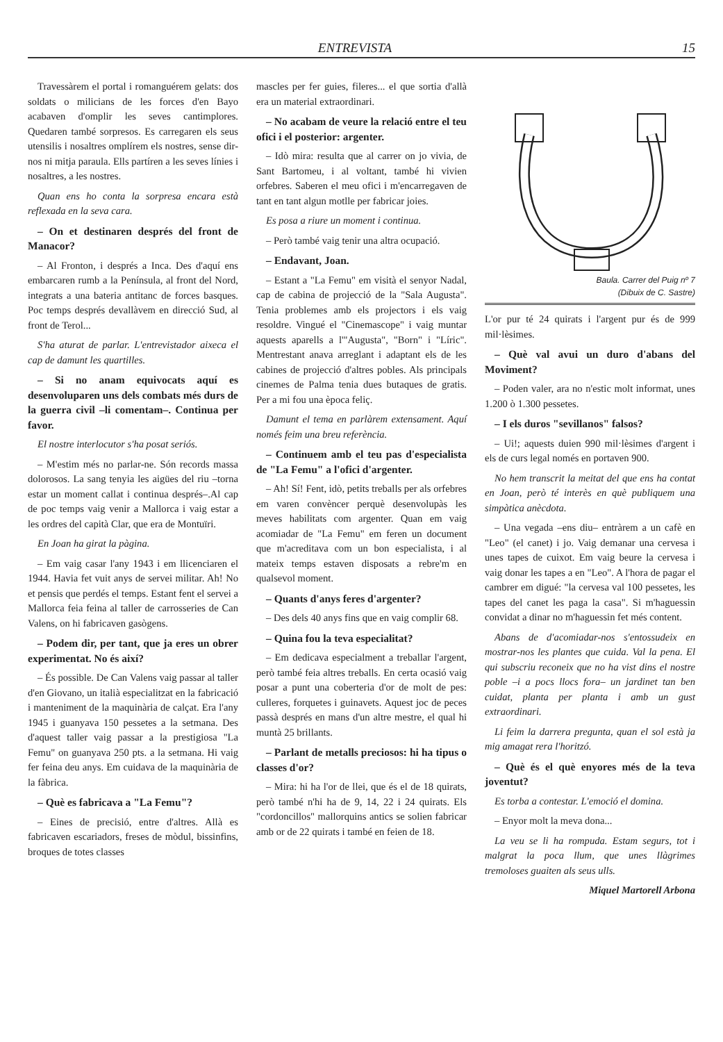ENTREVISTA 15
Travessàrem el portal i romanguérem gelats: dos soldats o milicians de les forces d'en Bayo acabaven d'omplir les seves cantimplores. Quedaren també sorpresos. Es carregaren els seus utensilis i nosaltres omplírem els nostres, sense dir-nos ni mitja paraula. Ells partíren a les seves línies i nosaltres, a les nostres.
Quan ens ho conta la sorpresa encara està reflexada en la seva cara.
– On et destinaren després del front de Manacor?
– Al Fronton, i després a Inca. Des d'aquí ens embarcaren rumb a la Península, al front del Nord, integrats a una bateria antitanc de forces basques. Poc temps després devallàvem en direcció Sud, al front de Terol...
S'ha aturat de parlar. L'entrevistador aixeca el cap de damunt les quartilles.
– Si no anam equivocats aquí es desenvoluparen uns dels combats més durs de la guerra civil –li comentam–. Continua per favor.
El nostre interlocutor s'ha posat seriós.
– M'estim més no parlar-ne. Són records massa dolorosos. La sang tenyia les aigües del riu –torna estar un moment callat i continua després–.Al cap de poc temps vaig venir a Mallorca i vaig estar a les ordres del capità Clar, que era de Montuïri.
En Joan ha girat la pàgina.
– Em vaig casar l'any 1943 i em llicenciaren el 1944. Havia fet vuit anys de servei militar. Ah! No et pensis que perdés el temps. Estant fent el servei a Mallorca feia feina al taller de carrosseries de Can Valens, on hi fabricaven gasògens.
– Podem dir, per tant, que ja eres un obrer experimentat. No és així?
– És possible. De Can Valens vaig passar al taller d'en Giovano, un italià especialitzat en la fabricació i manteniment de la maquinària de calçat. Era l'any 1945 i guanyava 150 pessetes a la setmana. Des d'aquest taller vaig passar a la prestigiosa "La Femu" on guanyava 250 pts. a la setmana. Hi vaig fer feina deu anys. Em cuidava de la maquinària de la fàbrica.
– Què es fabricava a "La Femu"?
– Eines de precisió, entre d'altres. Allà es fabricaven escariadors, freses de mòdul, bissinfins, broques de totes classes
mascles per fer guies, fileres... el que sortia d'allà era un material extraordinari.
– No acabam de veure la relació entre el teu ofici i el posterior: argenter.
– Idò mira: resulta que al carrer on jo vivia, de Sant Bartomeu, i al voltant, també hi vivien orfebres. Saberen el meu ofici i m'encarregaven de tant en tant algun motlle per fabricar joies.
Es posa a riure un moment i continua.
– Però també vaig tenir una altra ocupació.
– Endavant, Joan.
– Estant a "La Femu" em visità el senyor Nadal, cap de cabina de projecció de la "Sala Augusta". Tenia problemes amb els projectors i els vaig resoldre. Vingué el "Cinemascope" i vaig muntar aquests aparells a l'"Augusta", "Born" i "Líric". Mentrestant anava arreglant i adaptant els de les cabines de projecció d'altres pobles. Als principals cinemes de Palma tenia dues butaques de gratis. Per a mi fou una època feliç.
Damunt el tema en parlàrem extensament. Aquí només feim una breu referència.
– Continuem amb el teu pas d'especialista de "La Femu" a l'ofici d'argenter.
– Ah! Sí! Fent, idò, petits treballs per als orfebres em varen convèncer perquè desenvolupàs les meves habilitats com argenter. Quan em vaig acomiadar de "La Femu" em feren un document que m'acreditava com un bon especialista, i al mateix temps estaven disposats a rebre'm en qualsevol moment.
– Quants d'anys feres d'argenter?
– Des dels 40 anys fins que en vaig complir 68.
– Quina fou la teva especialitat?
– Em dedicava especialment a treballar l'argent, però també feia altres treballs. En certa ocasió vaig posar a punt una coberteria d'or de molt de pes: culleres, forquetes i guinavets. Aquest joc de peces passà després en mans d'un altre mestre, el qual hi muntà 25 brillants.
– Parlant de metalls preciosos: hi ha tipus o classes d'or?
– Mira: hi ha l'or de llei, que és el de 18 quirats, però també n'hi ha de 9, 14, 22 i 24 quirats. Els "cordoncillos" mallorquins antics se solien fabricar amb or de 22 quirats i també en feien de 18.
Baula. Carrer del Puig nº 7
(Dibuix de C. Sastre)
L'or pur té 24 quirats i l'argent pur és de 999 mil·lèsimes.
– Què val avui un duro d'abans del Moviment?
– Poden valer, ara no n'estic molt informat, unes 1.200 ò 1.300 pessetes.
– I els duros "sevillanos" falsos?
– Ui!; aquests duien 990 mil·lèsimes d'argent i els de curs legal només en portaven 900.
No hem transcrit la meitat del que ens ha contat en Joan, però té interès en què publiquem una simpàtica anècdota.
– Una vegada –ens diu– entràrem a un cafè en "Leo" (el canet) i jo. Vaig demanar una cervesa i unes tapes de cuixot. Em vaig beure la cervesa i vaig donar les tapes a en "Leo". A l'hora de pagar el cambrer em digué: "la cervesa val 100 pessetes, les tapes del canet les paga la casa". Si m'haguessin convidat a dinar no m'haguessin fet més content.
Abans de d'acomiadar-nos s'entossudeix en mostrar-nos les plantes que cuida. Val la pena. El qui subscriu reconeix que no ha vist dins el nostre poble –i a pocs llocs fora– un jardinet tan ben cuidat, planta per planta i amb un gust extraordinari.
Li feim la darrera pregunta, quan el sol està ja mig amagat rera l'horitzó.
– Què és el què enyores més de la teva joventut?
Es torba a contestar. L'emoció el domina.
– Enyor molt la meva dona...
La veu se li ha rompuda. Estam segurs, tot i malgrat la poca llum, que unes llàgrimes tremoloses guaiten als seus ulls.
Miquel Martorell Arbona